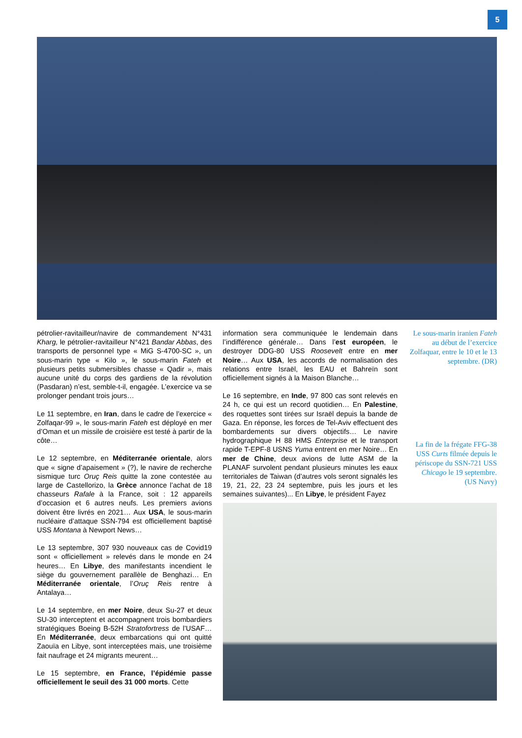5
pétrolier-ravitailleur/navire de commandement N°431 Kharg, le pétrolier-ravitailleur N°421 Bandar Abbas, des transports de personnel type « MiG S-4700-SC », un sous-marin type « Kilo », le sous-marin Fateh et plusieurs petits submersibles chasse « Qadir », mais aucune unité du corps des gardiens de la révolution (Pasdaran) n’est, semble-t-il, engagée. L’exercice va se prolonger pendant trois jours…
Le 11 septembre, en Iran, dans le cadre de l’exercice « Zolfaqar-99 », le sous-marin Fateh est déployé en mer d’Oman et un missile de croisière est testé à partir de la côte…
Le 12 septembre, en Méditerranée orientale, alors que « signe d’apaisement » (?), le navire de recherche sismique turc Oruç Reis quitte la zone contestée au large de Castellorizo, la Grèce annonce l’achat de 18 chasseurs Rafale à la France, soit : 12 appareils d’occasion et 6 autres neufs. Les premiers avions doivent être livrés en 2021… Aux USA, le sous-marin nucléaire d’attaque SSN-794 est officiellement baptisé USS Montana à Newport News…
Le 13 septembre, 307 930 nouveaux cas de Covid19 sont « officiellement » relevés dans le monde en 24 heures… En Libye, des manifestants incendient le siège du gouvernement parallèle de Benghazi… En Méditerranée orientale, l’Oruç Reis rentre à Antalaya…
Le 14 septembre, en mer Noire, deux Su-27 et deux SU-30 interceptent et accompagnent trois bombardiers stratégiques Boeing B-52H Stratofortress de l’USAF… En Méditerranée, deux embarcations qui ont quitté Zaouïa en Libye, sont interceptées mais, une troisième fait naufrage et 24 migrants meurent…
Le 15 septembre, en France, l’épidémie passe officiellement le seuil des 31 000 morts. Cette
information sera communiquée le lendemain dans l’indifférence générale… Dans l’est européen, le destroyer DDG-80 USS Roosevelt entre en mer Noire… Aux USA, les accords de normalisation des relations entre Israël, les EAU et Bahreïn sont officiellement signés à la Maison Blanche…
Le 16 septembre, en Inde, 97 800 cas sont relevés en 24 h, ce qui est un record quotidien… En Palestine, des roquettes sont tirées sur Israël depuis la bande de Gaza. En réponse, les forces de Tel-Aviv effectuent des bombardements sur divers objectifs… Le navire hydrographique H 88 HMS Enterprise et le transport rapide T-EPF-8 USNS Yuma entrent en mer Noire… En mer de Chine, deux avions de lutte ASM de la PLANAF survolent pendant plusieurs minutes les eaux territoriales de Taiwan (d’autres vols seront signalés les 19, 21, 22, 23 24 septembre, puis les jours et les semaines suivantes)... En Libye, le président Fayez
Le sous-marin iranien Fateh au début de l’exercice Zolfaquar, entre le 10 et le 13 septembre. (DR)
La fin de la frégate FFG-38 USS Curts filmée depuis le périscope du SSN-721 USS Chicago le 19 septembre. (US Navy)